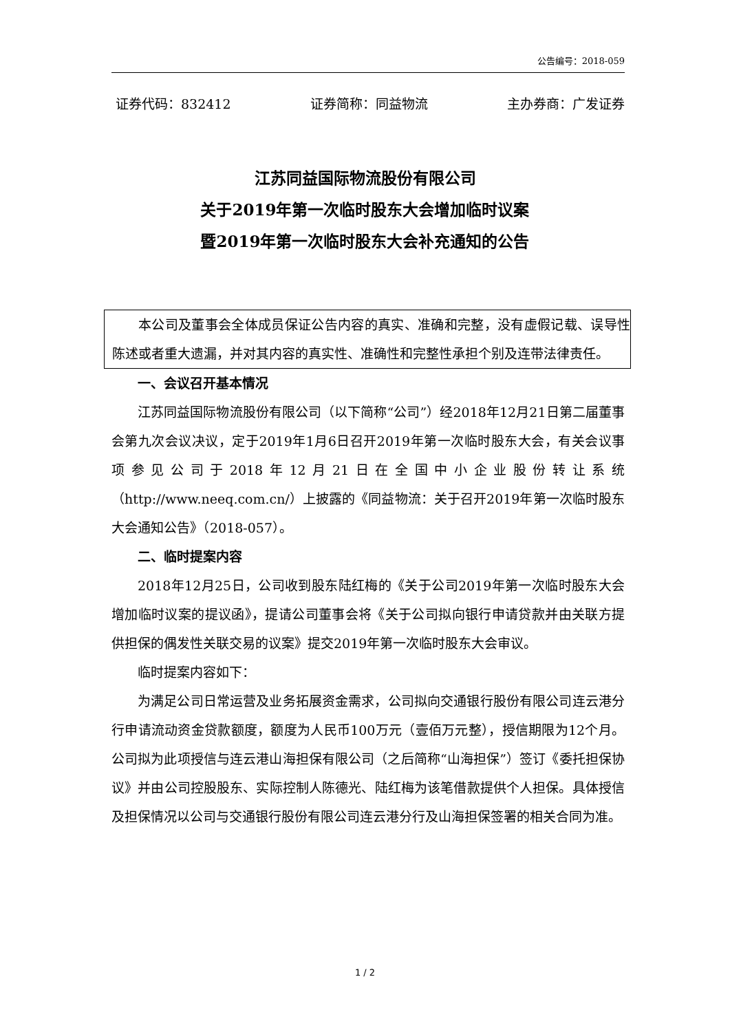公告编号：2018-059
证券代码：832412 证券简称：同益物流 主办券商：广发证券
江苏同益国际物流股份有限公司
关于2019年第一次临时股东大会增加临时议案
暨2019年第一次临时股东大会补充通知的公告
本公司及董事会全体成员保证公告内容的真实、准确和完整，没有虚假记载、误导性陈述或者重大遗漏，并对其内容的真实性、准确性和完整性承担个别及连带法律责任。
一、会议召开基本情况
江苏同益国际物流股份有限公司（以下简称“公司”）经2018年12月21日第二届董事会第九次会议决议，定于2019年1月6日召开2019年第一次临时股东大会，有关会议事项参见公司于2018年12月21日在全国中小企业股份转让系统（http://www.neeq.com.cn/）上披露的《同益物流：关于召开2019年第一次临时股东大会通知公告》（2018-057）。
二、临时提案内容
2018年12月25日，公司收到股东陆红梅的《关于公司2019年第一次临时股东大会增加临时议案的提议函》，提请公司董事会将《关于公司拟向银行申请贷款并由关联方提供担保的偶发性关联交易的议案》提交2019年第一次临时股东大会审议。
临时提案内容如下：
为满足公司日常运营及业务拓展资金需求，公司拟向交通银行股份有限公司连云港分行申请流动资金贷款额度，额度为人民币100万元（壹佰万元整），授信期限为12个月。公司拟为此项授信与连云港山海担保有限公司（之后简称“山海担保”）签订《委托担保协议》并由公司控股股东、实际控制人陈德光、陆红梅为该笔借款提供个人担保。具体授信及担保情况以公司与交通银行股份有限公司连云港分行及山海担保签署的相关合同为准。
1 / 2